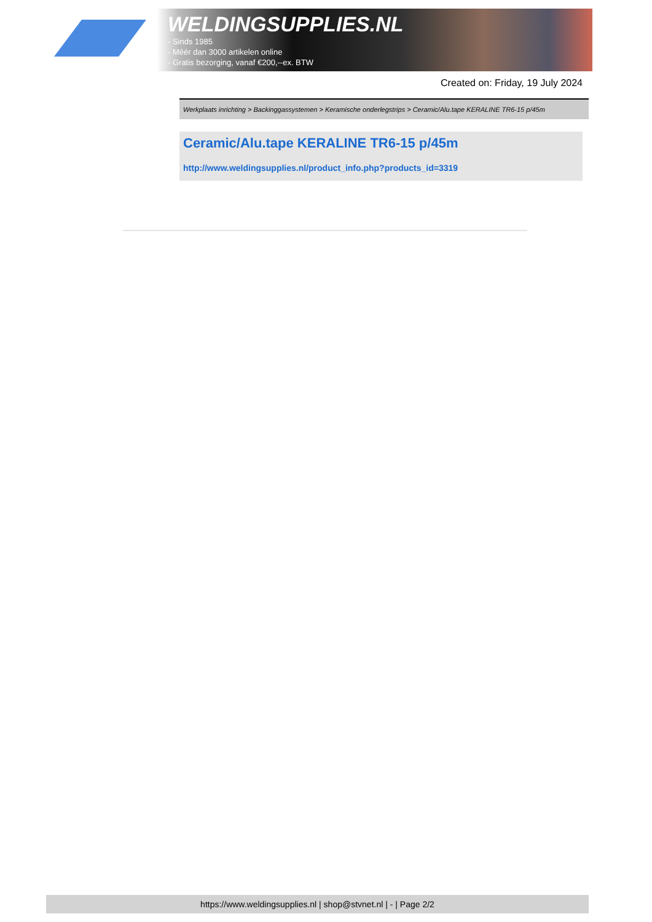WELDINGSUPPLIES.NL
- Sinds 1985
- Méér dan 3000 artikelen online
- Gratis bezorging, vanaf €200,--ex. BTW
Created on: Friday, 19 July 2024
Werkplaats inrichting > Backinggassystemen > Keramische onderlegstrips > Ceramic/Alu.tape KERALINE TR6-15 p/45m
Ceramic/Alu.tape KERALINE TR6-15 p/45m
http://www.weldingsupplies.nl/product_info.php?products_id=3319
https://www.weldingsupplies.nl | shop@stvnet.nl | - | Page 2/2